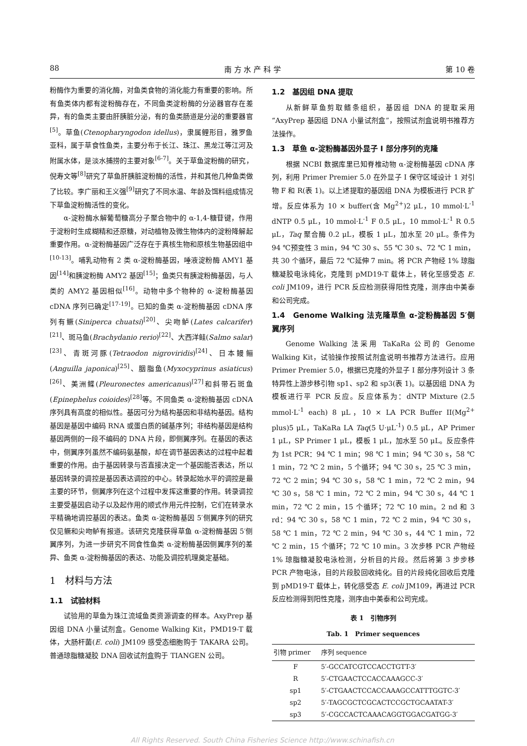88 南 方 水 产 科 学 第 10 卷
粉酶作为重要的消化酶，对鱼类食物的消化能力有重要的影响。所有鱼类体内都有淀粉酶存在，不同鱼类淀粉酶的分泌器官存在差异，有的鱼类主要由肝胰脏分泌，有的鱼类肠道是分泌的重要器官<sup>[5]</sup>。草鱼(Ctenopharyngodon idellus)，隶属鲤形目，雅罗鱼亚科，属于草食性鱼类，主要分布于长江、珠江、黑龙江等江河及附属水体，是淡水捕捞的主要对象<sup>[6-7]</sup>。关于草鱼淀粉酶的研究，倪寿文等<sup>[8]</sup>研究了草鱼肝胰脏淀粉酶的活性，并和其他几种鱼类做了比较。李广丽和王义强<sup>[9]</sup>研究了不同水温、年龄及饵料组成情况下草鱼淀粉酶活性的变化。
α-淀粉酶水解葡萄糖高分子聚合物中的 α-1,4-糖苷键，作用于淀粉时生成糊精和还原糖，对动植物及微生物体内的淀粉降解起重要作用。α-淀粉酶基因广泛存在于真核生物和原核生物基因组中<sup>[10-13]</sup>。哺乳动物有 2 类 α-淀粉酶基因，唾液淀粉酶 AMY1 基因<sup>[14]</sup>和胰淀粉酶 AMY2 基因<sup>[15]</sup>；鱼类只有胰淀粉酶基因，与人类的 AMY2 基因相似<sup>[16]</sup>。动物中多个物种的 α-淀粉酶基因 cDNA 序列已确定<sup>[17-19]</sup>。已知的鱼类 α-淀粉酶基因 cDNA 序列有鳜(Siniperca chuatsi)<sup>[20]</sup>、尖吻鲈(Lates calcarifer)<sup>[21]</sup>、斑马鱼(Brachydanio rerio)<sup>[22]</sup>、大西洋鲑(Salmo salar)<sup>[23]</sup>、青斑河豚(Tetraodon nigroviridis)<sup>[24]</sup>、日本鳗鲡(Anguilla japonica)<sup>[25]</sup>、胭脂鱼(Myxocyprinus asiaticus)<sup>[26]</sup>、美洲鲽(Pleuronectes americanus)<sup>[27]</sup>和斜带石斑鱼(Epinephelus coioides)<sup>[28]</sup>等。不同鱼类 α-淀粉酶基因 cDNA 序列具有高度的相似性。基因可分为结构基因和非结构基因。结构基因是基因中编码 RNA 或蛋白质的碱基序列；非结构基因是结构基因两侧的一段不编码的 DNA 片段，即侧翼序列。在基因的表达中，侧翼序列虽然不编码氨基酸，却在调节基因表达的过程中起着重要的作用。由于基因转录与否直接决定一个基因能否表达，所以基因转录的调控是基因表达调控的中心。转录起始水平的调控是最主要的环节，侧翼序列在这个过程中发挥这重要的作用。转录调控主要受基因启动子以及起作用的顺式作用元件控制，它们在转录水平精确地调控基因的表达。鱼类 α-淀粉酶基因 5′侧翼序列的研究仅见鳜和尖吻鲈有报道。该研究克隆获得草鱼 α-淀粉酶基因 5′侧翼序列，为进一步研究不同食性鱼类 α-淀粉酶基因侧翼序列的差异、鱼类 α-淀粉酶基因的表达、功能及调控机理奠定基础。
1　材料与方法
1.1　试验材料
试验用的草鱼为珠江流域鱼类资源调查的样本。AxyPrep 基因组 DNA 小量试剂盒。Genome Walking Kit，PMD19-T 载体，大肠杆菌(E. coli) JM109 感受态细胞购于 TAKARA 公司。普通琼脂糖凝胶 DNA 回收试剂盒购于 TIANGEN 公司。
1.2　基因组 DNA 提取
从新鲜草鱼剪取鳍条组织，基因组 DNA 的提取采用“AxyPrep 基因组 DNA 小量试剂盒”，按照试剂盒说明书推荐方法操作。
1.3　草鱼 α-淀粉酶基因外显子 I 部分序列的克隆
根据 NCBI 数据库里已知脊椎动物 α-淀粉酶基因 cDNA 序列，利用 Primer Premier 5.0 在外显子 I 保守区域设计 1 对引物 F 和 R(表 1)。以上述提取的基因组 DNA 为模板进行 PCR 扩增。反应体系为 10 × buffer(含 Mg<sup>2+</sup>)2 μL，10 mmol·L<sup>-1</sup> dNTP 0.5 μL，10 mmol·L<sup>-1</sup> F 0.5 μL，10 mmol·L<sup>-1</sup> R 0.5 μL，Taq 聚合酶 0.2 μL，模板 1 μL，加水至 20 μL。条件为 94 ℃预变性 3 min，94 ℃ 30 s、55 ℃ 30 s、72 ℃ 1 min，共 30 个循环，最后 72 ℃延伸 7 min。将 PCR 产物经 1% 琼脂糖凝胶电泳纯化，克隆到 pMD19-T 载体上，转化至感受态 E. coli JM109，进行 PCR 反应检测获得阳性克隆，测序由中美泰和公司完成。
1.4　Genome Walking 法克隆草鱼 α-淀粉酶基因 5′侧翼序列
Genome Walking 法采用 TaKaRa 公司的 Genome Walking Kit，试验操作按照试剂盒说明书推荐方法进行。应用 Primer Premier 5.0，根据已克隆的外显子 I 部分序列设计 3 条特异性上游步移引物 sp1、sp2 和 sp3(表 1)。以基因组 DNA 为模板进行平 PCR 反应。反应体系为：dNTP Mixture (2.5 mmol·L<sup>-1</sup> each) 8 μL，10 × LA PCR Buffer II(Mg<sup>2+</sup> plus)5 μL，TaKaRa LA Taq(5 U·μL<sup>-1</sup>) 0.5 μL，AP Primer 1 μL，SP Primer 1 μL，模板 1 μL，加水至 50 μL。反应条件为 1st PCR：94 ℃ 1 min；98 ℃ 1 min；94 ℃ 30 s，58 ℃ 1 min，72 ℃ 2 min，5 个循环；94 ℃ 30 s，25 ℃ 3 min，72 ℃ 2 min；94 ℃ 30 s，58 ℃ 1 min，72 ℃ 2 min，94 ℃ 30 s，58 ℃ 1 min，72 ℃ 2 min，94 ℃ 30 s，44 ℃ 1 min，72 ℃ 2 min，15 个循环；72 ℃ 10 min。2 nd 和 3 rd：94 ℃ 30 s，58 ℃ 1 min，72 ℃ 2 min，94 ℃ 30 s，58 ℃ 1 min，72 ℃ 2 min，94 ℃ 30 s，44 ℃ 1 min，72 ℃ 2 min，15 个循环；72 ℃ 10 min。3 次步移 PCR 产物经 1% 琼脂糖凝胶电泳检测，分析目的片段。然后将第 3 步步移 PCR 产物电泳，目的片段胶回收纯化。目的片段纯化回收后克隆到 pMD19-T 载体上，转化感受态 E. coli JM109，再进过 PCR 反应检测得到阳性克隆，测序由中美泰和公司完成。
表 1　引物序列
Tab. 1　Primer sequences
| 引物 primer | 序列 sequence |
| --- | --- |
| F | 5′-GCCATCGTCCACCTGTT-3′ |
| R | 5′-CTGAACTCCACCAAAGCC-3′ |
| sp1 | 5′-CTGAACTCCACCAAAGCCATTTGGTC-3′ |
| sp2 | 5′-TAGCGCTCGCACTCCGCTGCAATAT-3′ |
| sp3 | 5′-CGCCACTCAAACAGGTGGACGATGG-3′ |
All Rights Reserved. South China Fisheries Science http://www.schinafish.cn